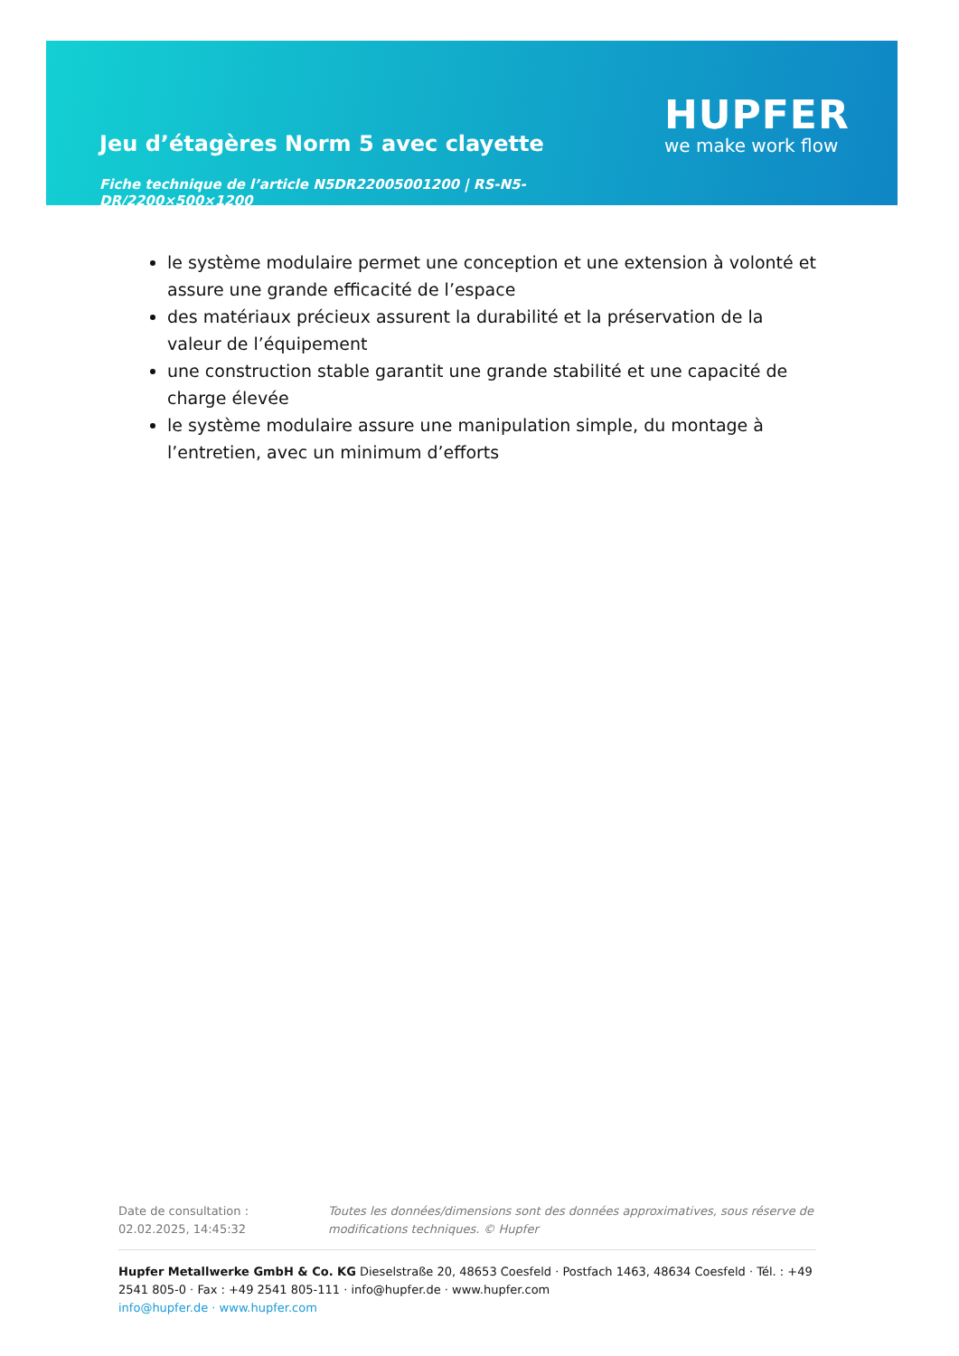Jeu d’étagères Norm 5 avec clayette
Fiche technique de l’article N5DR22005001200 | RS-N5-DR/2200×500×1200
HUPFER
we make work flow
le système modulaire permet une conception et une extension à volonté et assure une grande efficacité de l’espace
des matériaux précieux assurent la durabilité et la préservation de la valeur de l’équipement
une construction stable garantit une grande stabilité et une capacité de charge élevée
le système modulaire assure une manipulation simple, du montage à l’entretien, avec un minimum d’efforts
Date de consultation : 02.02.2025, 14:45:32
Toutes les données/dimensions sont des données approximatives, sous réserve de modifications techniques. © Hupfer
Hupfer Metallwerke GmbH & Co. KG Dieselstraße 20, 48653 Coesfeld · Postfach 1463, 48634 Coesfeld · Tél. : +49 2541 805-0 · Fax : +49 2541 805-111 · info@hupfer.de · www.hupfer.com
info@hupfer.de · www.hupfer.com